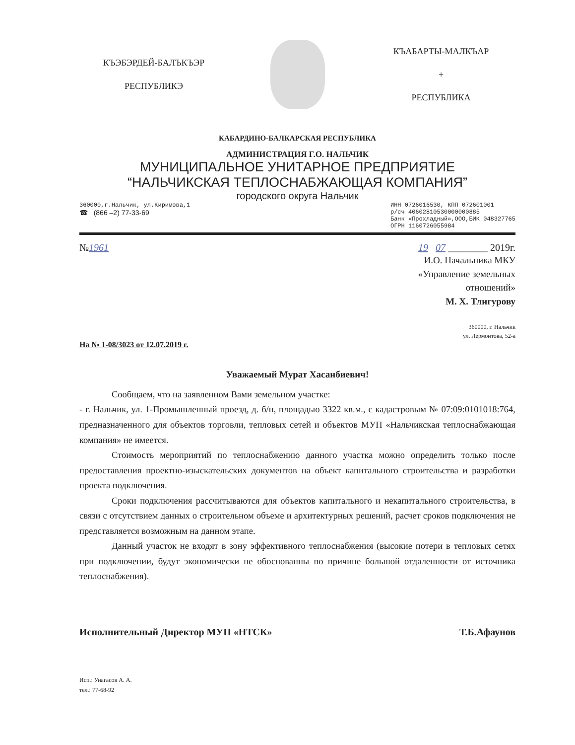КЪЭБЭРДЕЙ-БАЛЪКЪЭР
РЕСПУБЛИКЭ
КЪАБАРТЫ-МАЛКЪАР
+
РЕСПУБЛИКА
КАБАРДИНО-БАЛКАРСКАЯ РЕСПУБЛИКА
АДМИНИСТРАЦИЯ Г.О. НАЛЬЧИК
МУНИЦИПАЛЬНОЕ УНИТАРНОЕ ПРЕДПРИЯТИЕ
“НАЛЬЧИКСКАЯ ТЕПЛОСНАБЖАЮЩАЯ КОМПАНИЯ”
городского округа Нальчик
360000,г.Нальчик, ул.Киримова,1
☎ (866 –2) 77-33-69
ИНН 0726016530, КПП 072601001
р/сч 40602810530000000885
Банк «Прохладный»,ООО,БИК 048327765
ОГРН 1160726055984
№1961 19 07 ________ 2019г.
И.О. Начальника МКУ
«Управление земельных
отношений»
М. Х. Тлигурову
360000, г. Нальчик
ул. Лермонтова, 52-а
На № 1-08/3023 от 12.07.2019 г.
Уважаемый Мурат Хасанбиевич!
Сообщаем, что на заявленном Вами земельном участке:
- г. Нальчик, ул. 1-Промышленный проезд, д. б/н, площадью 3322 кв.м., с кадастровым № 07:09:0101018:764, предназначенного для объектов торговли, тепловых сетей и объектов МУП «Нальчикская теплоснабжающая компания» не имеется.
Стоимость мероприятий по теплоснабжению данного участка можно определить только после предоставления проектно-изыскательских документов на объект капитального строительства и разработки проекта подключения.
Сроки подключения рассчитываются для объектов капитального и некапитального строительства, в связи с отсутствием данных о строительном объеме и архитектурных решений, расчет сроков подключения не представляется возможным на данном этапе.
Данный участок не входят в зону эффективного теплоснабжения (высокие потери в тепловых сетях при подключении, будут экономически не обоснованны по причине большой отдаленности от источника теплоснабжения).
Исполнительный Директор МУП «НТСК»
Т.Б.Афаунов
Исп.: Унагасов А. А.
тел.: 77-68-92